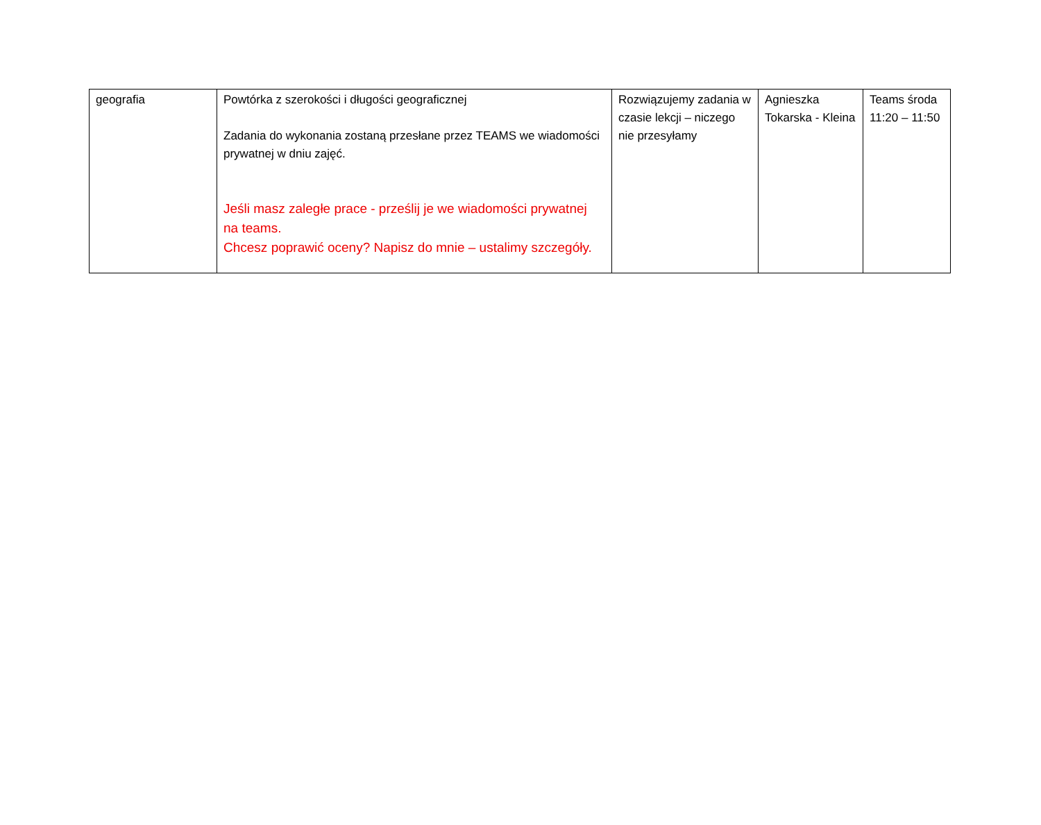| geografia | Powtórka z szerokości i długości geograficznej Zadania do wykonania zostaną przesłane przez TEAMS we wiadomości prywatnej w dniu zajęć. Jeśli masz zaległe prace - prześlij je we wiadomości prywatnej na teams. Chcesz poprawić oceny? Napisz do mnie – ustalimy szczegóły. | Rozwiązujemy zadania w czasie lekcji – niczego nie przesyłamy | Agnieszka Tokarska - Kleina | Teams środa 11:20 – 11:50 |